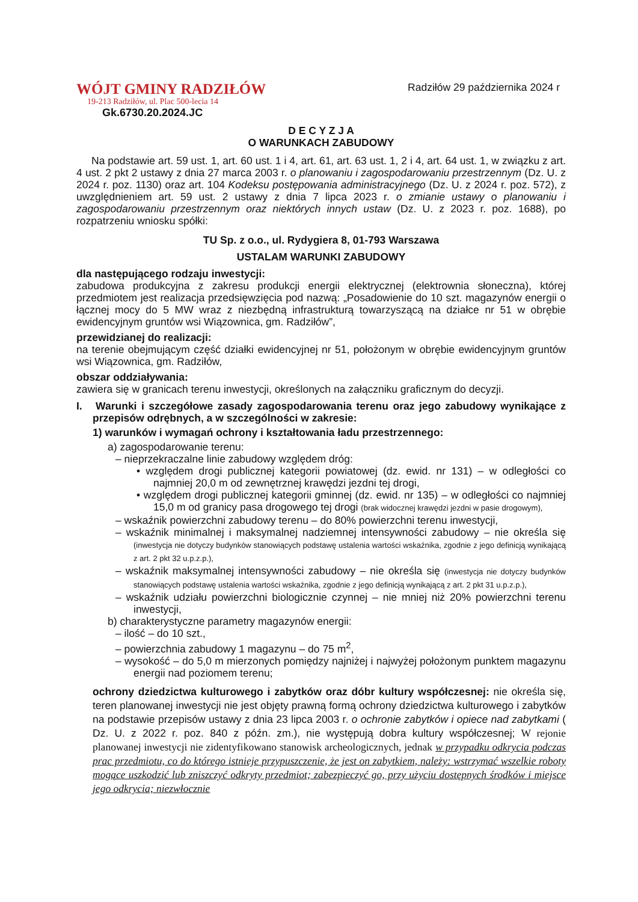WÓJT GMINY RADZIŁÓW
19-213 Radziłów, ul. Plac 500-lecia 14
Gk.6730.20.2024.JC
Radziłów 29 października 2024 r
D E C Y Z J A
O WARUNKACH ZABUDOWY
Na podstawie art. 59 ust. 1, art. 60 ust. 1 i 4, art. 61, art. 63 ust. 1, 2 i 4, art. 64 ust. 1, w związku z art. 4 ust. 2 pkt 2 ustawy z dnia 27 marca 2003 r. o planowaniu i zagospodarowaniu przestrzennym (Dz. U. z 2024 r. poz. 1130) oraz art. 104 Kodeksu postępowania administracyjnego (Dz. U. z 2024 r. poz. 572), z uwzględnieniem art. 59 ust. 2 ustawy z dnia 7 lipca 2023 r. o zmianie ustawy o planowaniu i zagospodarowaniu przestrzennym oraz niektórych innych ustaw (Dz. U. z 2023 r. poz. 1688), po rozpatrzeniu wniosku spółki:
TU Sp. z o.o., ul. Rydygiera 8, 01-793 Warszawa
USTALAM WARUNKI ZABUDOWY
dla następującego rodzaju inwestycji:
zabudowa produkcyjna z zakresu produkcji energii elektrycznej (elektrownia słoneczna), której przedmiotem jest realizacja przedsięwzięcia pod nazwą: „Posadowienie do 10 szt. magazynów energii o łącznej mocy do 5 MW wraz z niezbędną infrastrukturą towarzyszącą na działce nr 51 w obrębie ewidencyjnym gruntów wsi Wiązownica, gm. Radziłów”,
przewidzianej do realizacji:
na terenie obejmującym część działki ewidencyjnej nr 51, położonym w obrębie ewidencyjnym gruntów wsi Wiązownica, gm. Radziłów,
obszar oddziaływania:
zawiera się w granicach terenu inwestycji, określonych na załączniku graficznym do decyzji.
I. Warunki i szczegółowe zasady zagospodarowania terenu oraz jego zabudowy wynikające z przepisów odrębnych, a w szczególności w zakresie:
1) warunków i wymagań ochrony i kształtowania ładu przestrzennego:
a) zagospodarowanie terenu:
– nieprzekraczalne linie zabudowy względem dróg:
• względem drogi publicznej kategorii powiatowej (dz. ewid. nr 131) – w odległości co najmniej 20,0 m od zewnętrznej krawędzi jezdni tej drogi,
• względem drogi publicznej kategorii gminnej (dz. ewid. nr 135) – w odległości co najmniej 15,0 m od granicy pasa drogowego tej drogi (brak widocznej krawędzi jezdni w pasie drogowym),
– wskaźnik powierzchni zabudowy terenu – do 80% powierzchni terenu inwestycji,
– wskaźnik minimalnej i maksymalnej nadziemnej intensywności zabudowy – nie określa się (inwestycja nie dotyczy budynków stanowiących podstawę ustalenia wartości wskaźnika, zgodnie z jego definicją wynikającą z art. 2 pkt 32 u.p.z.p.),
– wskaźnik maksymalnej intensywności zabudowy – nie określa się (inwestycja nie dotyczy budynków stanowiących podstawę ustalenia wartości wskaźnika, zgodnie z jego definicją wynikającą z art. 2 pkt 31 u.p.z.p.),
– wskaźnik udziału powierzchni biologicznie czynnej – nie mniej niż 20% powierzchni terenu inwestycji,
b) charakterystyczne parametry magazynów energii:
– ilość – do 10 szt.,
– powierzchnia zabudowy 1 magazynu – do 75 m<sup>2</sup>,
– wysokość – do 5,0 m mierzonych pomiędzy najniżej i najwyżej położonym punktem magazynu energii nad poziomem terenu;
ochrony dziedzictwa kulturowego i zabytków oraz dóbr kultury współczesnej: nie określa się, teren planowanej inwestycji nie jest objęty prawną formą ochrony dziedzictwa kulturowego i zabytków na podstawie przepisów ustawy z dnia 23 lipca 2003 r. o ochronie zabytków i opiece nad zabytkami ( Dz. U. z 2022 r. poz. 840 z późn. zm.), nie występują dobra kultury współczesnej; W rejonie planowanej inwestycji nie zidentyfikowano stanowisk archeologicznych, jednak w przypadku odkrycia podczas prac przedmiotu, co do którego istnieje przypuszczenie, że jest on zabytkiem, należy: wstrzymać wszelkie roboty mogące uszkodzić lub zniszczyć odkryty przedmiot; zabezpieczyć go, przy użyciu dostępnych środków i miejsce jego odkrycia; niezwłocznie